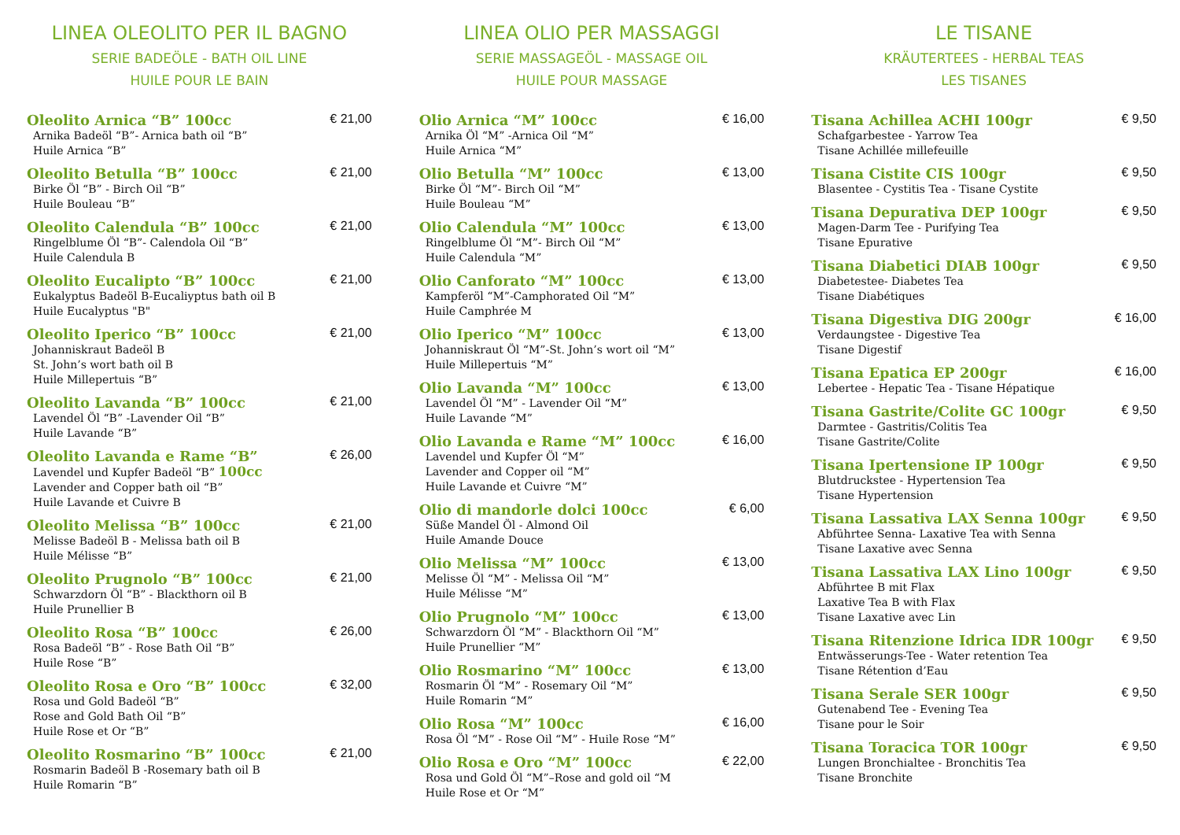LINEA OLEOLITO PER IL BAGNO
SERIE BADEÖLE - BATH OIL LINE
HUILE POUR LE BAIN
Oleolito Arnica “B” 100cc € 21,00
Arnika Badeöl “B”- Arnica bath oil “B”
Huile Arnica “B”
Oleolito Betulla “B” 100cc € 21,00
Birke Öl “B” - Birch Oil “B”
Huile Bouleau “B”
Oleolito Calendula “B” 100cc € 21,00
Ringelblume Öl “B”- Calendola Oil “B”
Huile Calendula B
Oleolito Eucalipto “B” 100cc € 21,00
Eukalyptus Badeöl B-Eucaliyptus bath oil B
Huile Eucalyptus "B"
Oleolito Iperico “B” 100cc € 21,00
Johanniskraut Badeöl B
St. John’s wort bath oil B
Huile Millepertuis “B”
Oleolito Lavanda “B” 100cc € 21,00
Lavendel Öl “B” -Lavender Oil “B”
Huile Lavande “B”
Oleolito Lavanda e Rame “B” € 26,00
Lavendel und Kupfer Badeöl “B” 100cc
Lavender and Copper bath oil “B”
Huile Lavande et Cuivre B
Oleolito Melissa “B” 100cc € 21,00
Melisse Badeöl B - Melissa bath oil B
Huile Mélisse “B”
Oleolito Prugnolo “B” 100cc € 21,00
Schwarzdorn Öl “B” - Blackthorn oil B
Huile Prunellier B
Oleolito Rosa “B” 100cc € 26,00
Rosa Badeöl “B” - Rose Bath Oil “B”
Huile Rose “B”
Oleolito Rosa e Oro “B” 100cc € 32,00
Rosa und Gold Badeöl “B”
Rose and Gold Bath Oil “B”
Huile Rose et Or “B”
Oleolito Rosmarino “B” 100cc € 21,00
Rosmarin Badeöl B -Rosemary bath oil B
Huile Romarin “B”
LINEA OLIO PER MASSAGGI
SERIE MASSAGEÖL - MASSAGE OIL
HUILE POUR MASSAGE
Olio Arnica “M” 100cc € 16,00
Arnika Öl “M” -Arnica Oil “M”
Huile Arnica “M”
Olio Betulla “M” 100cc € 13,00
Birke Öl “M”- Birch Oil “M”
Huile Bouleau “M”
Olio Calendula “M” 100cc € 13,00
Ringelblume Öl “M”- Birch Oil “M”
Huile Calendula “M”
Olio Canforato “M” 100cc € 13,00
Kampferöl “M”-Camphorated Oil “M”
Huile Camphrée M
Olio Iperico “M” 100cc € 13,00
Johanniskraut Öl “M”-St. John’s wort oil “M”
Huile Millepertuis “M”
Olio Lavanda “M” 100cc € 13,00
Lavendel Öl “M” - Lavender Oil “M”
Huile Lavande “M”
Olio Lavanda e Rame “M” 100cc € 16,00
Lavendel und Kupfer Öl “M”
Lavender and Copper oil “M”
Huile Lavande et Cuivre “M”
Olio di mandorle dolci 100cc € 6,00
Süße Mandel Öl - Almond Oil
Huile Amande Douce
Olio Melissa “M” 100cc € 13,00
Melisse Öl “M” - Melissa Oil “M”
Huile Mélisse “M”
Olio Prugnolo “M” 100cc € 13,00
Schwarzdorn Öl “M” - Blackthorn Oil “M”
Huile Prunellier “M”
Olio Rosmarino “M” 100cc € 13,00
Rosmarin Öl “M” - Rosemary Oil “M”
Huile Romarin “M”
Olio Rosa “M” 100cc € 16,00
Rosa Öl “M” - Rose Oil “M” - Huile Rose “M”
Olio Rosa e Oro “M” 100cc € 22,00
Rosa und Gold Öl “M”–Rose and gold oil “M
Huile Rose et Or “M”
LE TISANE
KRÄUTERTEES - HERBAL TEAS
LES TISANES
Tisana Achillea ACHI 100gr € 9,50
Schafgarbestee - Yarrow Tea
Tisane Achillée millefeuille
Tisana Cistite CIS 100gr € 9,50
Blasentee - Cystitis Tea - Tisane Cystite
Tisana Depurativa DEP 100gr € 9,50
Magen-Darm Tee - Purifying Tea
Tisane Epurative
Tisana Diabetici DIAB 100gr € 9,50
Diabetestee- Diabetes Tea
Tisane Diabétiques
Tisana Digestiva DIG 200gr € 16,00
Verdaungstee - Digestive Tea
Tisane Digestif
Tisana Epatica EP 200gr € 16,00
Lebertee - Hepatic Tea - Tisane Hépatique
Tisana Gastrite/Colite GC 100gr € 9,50
Darmtee - Gastritis/Colitis Tea
Tisane Gastrite/Colite
Tisana Ipertensione IP 100gr € 9,50
Blutdruckstee - Hypertension Tea
Tisane Hypertension
Tisana Lassativa LAX Senna 100gr € 9,50
Abführtee Senna- Laxative Tea with Senna
Tisane Laxative avec Senna
Tisana Lassativa LAX Lino 100gr € 9,50
Abführtee B mit Flax
Laxative Tea B with Flax
Tisane Laxative avec Lin
Tisana Ritenzione Idrica IDR 100gr € 9,50
Entwässerungs-Tee - Water retention Tea
Tisane Rétention d’Eau
Tisana Serale SER 100gr € 9,50
Gutenabend Tee - Evening Tea
Tisane pour le Soir
Tisana Toracica TOR 100gr € 9,50
Lungen Bronchialtee - Bronchitis Tea
Tisane Bronchite